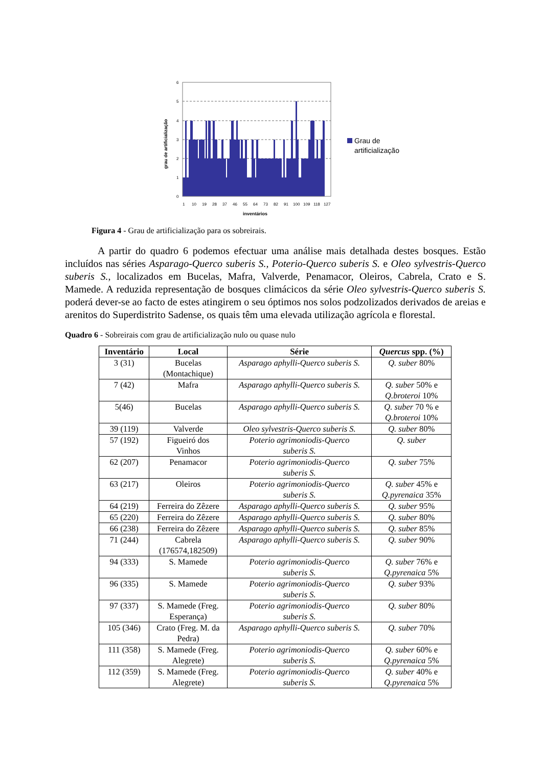grau de artificialização
6
5
4
3
2
1
0
1
10
19
28
37
46
55
64
73
82
91
100
109
118
127
inventários
Grau de
artificialização
Figura 4 - Grau de artificialização para os sobreirais.
A partir do quadro 6 podemos efectuar uma análise mais detalhada destes bosques. Estão incluídos nas séries Asparago-Querco suberis S., Poterio-Querco suberis S. e Oleo sylvestris-Querco suberis S., localizados em Bucelas, Mafra, Valverde, Penamacor, Oleiros, Cabrela, Crato e S. Mamede. A reduzida representação de bosques climácicos da série Oleo sylvestris-Querco suberis S. poderá dever-se ao facto de estes atingirem o seu óptimos nos solos podzolizados derivados de areias e arenitos do Superdistrito Sadense, os quais têm uma elevada utilização agrícola e florestal.
Quadro 6 - Sobreirais com grau de artificialização nulo ou quase nulo
| Inventário | Local | Série | Quercus spp. (%) |
| --- | --- | --- | --- |
| 3 (31) | Bucelas (Montachique) | Asparago aphylli-Querco suberis S. | Q. suber 80% |
| 7 (42) | Mafra | Asparago aphylli-Querco suberis S. | Q. suber 50% e Q.broteroi 10% |
| 5(46) | Bucelas | Asparago aphylli-Querco suberis S. | Q. suber 70 % e Q.broteroi 10% |
| 39 (119) | Valverde | Oleo sylvestris-Querco suberis S. | Q. suber 80% |
| 57 (192) | Figueiró dos Vinhos | Poterio agrimoniodis-Querco suberis S. | Q. suber |
| 62 (207) | Penamacor | Poterio agrimoniodis-Querco suberis S. | Q. suber 75% |
| 63 (217) | Oleiros | Poterio agrimoniodis-Querco suberis S. | Q. suber 45% e Q.pyrenaica 35% |
| 64 (219) | Ferreira do Zêzere | Asparago aphylli-Querco suberis S. | Q. suber 95% |
| 65 (220) | Ferreira do Zêzere | Asparago aphylli-Querco suberis S. | Q. suber 80% |
| 66 (238) | Ferreira do Zêzere | Asparago aphylli-Querco suberis S. | Q. suber 85% |
| 71 (244) | Cabrela (176574,182509) | Asparago aphylli-Querco suberis S. | Q. suber 90% |
| 94 (333) | S. Mamede | Poterio agrimoniodis-Querco suberis S. | Q. suber 76% e Q.pyrenaica 5% |
| 96 (335) | S. Mamede | Poterio agrimoniodis-Querco suberis S. | Q. suber 93% |
| 97 (337) | S. Mamede (Freg. Esperança) | Poterio agrimoniodis-Querco suberis S. | Q. suber 80% |
| 105 (346) | Crato (Freg. M. da Pedra) | Asparago aphylli-Querco suberis S. | Q. suber 70% |
| 111 (358) | S. Mamede (Freg. Alegrete) | Poterio agrimoniodis-Querco suberis S. | Q. suber 60% e Q.pyrenaica 5% |
| 112 (359) | S. Mamede (Freg. Alegrete) | Poterio agrimoniodis-Querco suberis S. | Q. suber 40% e Q.pyrenaica 5% |